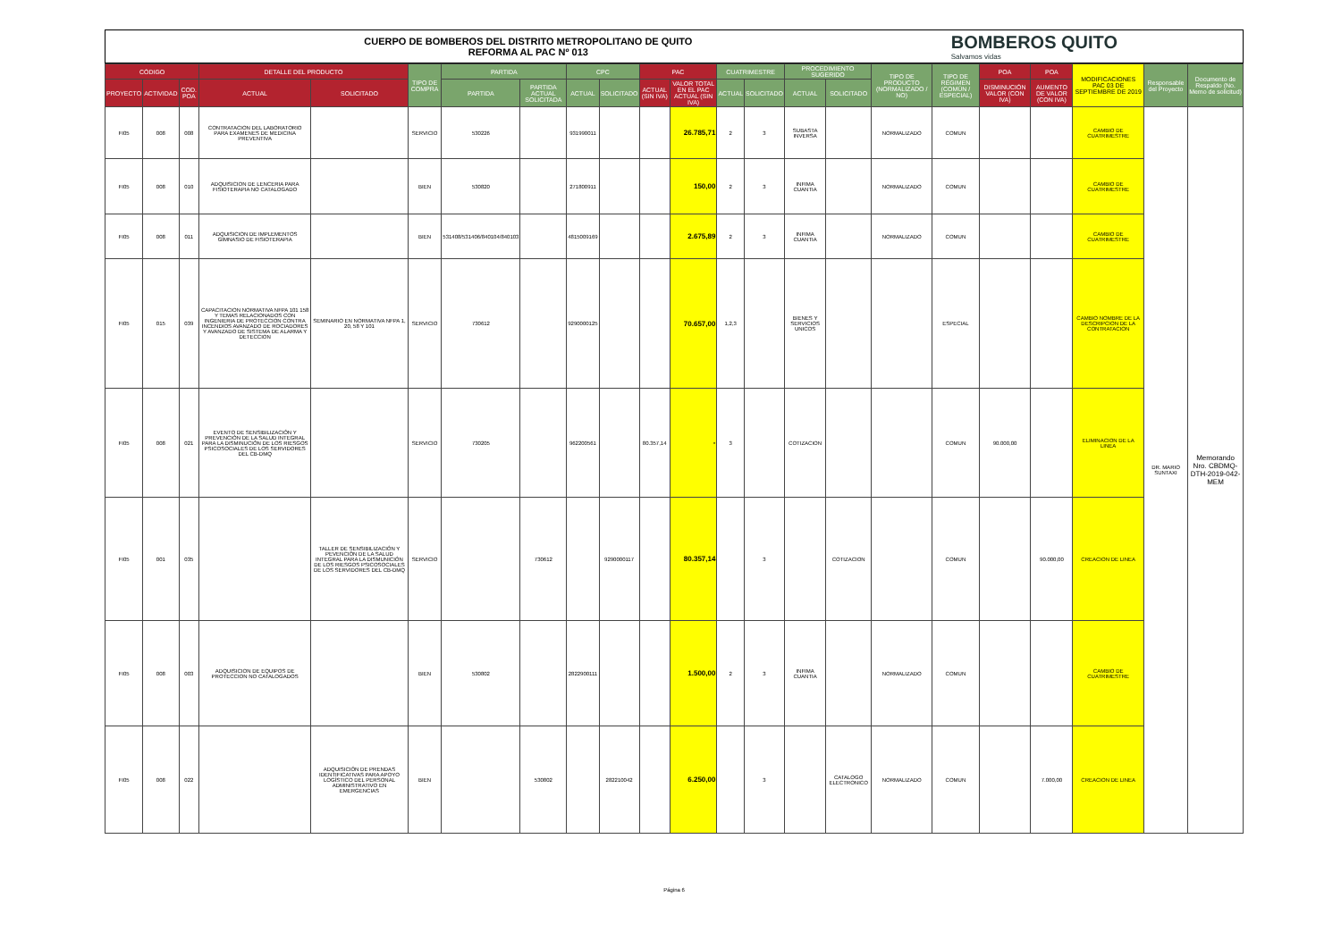CUERPO DE BOMBEROS DEL DISTRITO METROPOLITANO DE QUITO
REFORMA AL PAC Nº 013
BOMBEROS QUITO
Salvamos vidas
| CÓDIGO | | | DETALLE DEL PRODUCTO | | TIPO DE COMPRA | PARTIDA | | CPC | | PAC | | CUATRIMESTRE | | PROCEDIMIENTO SUGERIDO | | TIPO DE PRODUCTO (NORMALIZADO / NO) | TIPO DE RÉGIMEN (COMÚN / ESPECIAL) | POA | POA | MODIFICACIONES PAC 03 DE SEPTIEMBRE DE 2019 | Responsable del Proyecto | Documento de Respaldo (No. Memo de solicitud) |
| --- | --- | --- | --- | --- | --- | --- | --- | --- | --- | --- | --- | --- | --- | --- | --- | --- | --- | --- | --- | --- | --- | --- |
| PROYECTO | ACTIVIDAD | COD. POA | ACTUAL | SOLICITADO | | PARTIDA | PARTIDA ACTUAL SOLICITADA | ACTUAL | SOLICITADO | ACTUAL (SIN IVA) | VALOR TOTAL EN EL PAC ACTUAL (SIN IVA) | ACTUAL | SOLICITADO | ACTUAL | SOLICITADO | | | DISMINUCIÓN VALOR (CON IVA) | AUMENTO DE VALOR (CON IVA) | | | |
| FI05 | 008 | 008 | CONTRATACION DEL LABORATORIO PARA EXAMENES DE MEDICINA PREVENTIVA | | SERVICIO | 530226 | | 931990011 | | | 26.785,71 | 2 | 3 | SUBASTA INVERSA | | NORMALIZADO | COMUN | | | CAMBIO DE CUATRIMESTRE | DR. MARIO SUNTAXI | Memorando Nro. CBDMQ-DTH-2019-042-MEM |
| FI05 | 008 | 010 | ADQUISICION DE LENCERIA PARA FISIOTERAPIA NO CATALOGADO | | BIEN | 530820 | | 271800911 | | | 150,00 | 2 | 3 | INFIMA CUANTIA | | NORMALIZADO | COMUN | | | CAMBIO DE CUATRIMESTRE | | |
| FI05 | 008 | 011 | ADQUISICION DE IMPLEMENTOS GIMNASIO DE FISIOTERAPIA | | BIEN | 531408/531406/840104/840103 | | 4815009169 | | | 2.675,89 | 2 | 3 | INFIMA CUANTIA | | NORMALIZADO | COMUN | | | CAMBIO DE CUATRIMESTRE | | |
| FI05 | 015 | 039 | CAPACITACION NORMATIVA NFPA 101 158 Y TEMAS RELACIONADOS CON INGENIERIA DE PROTECCION CONTRA INCENDIOS AVANZADO DE ROCIADORES Y AVANZADO DE SISTEMA DE ALARMA Y DETECCION | SEMINARIO EN NORMATIVA NFPA 1, 20, 58 Y 101 | SERVICIO | 730612 | | 9290000125 | | | 70.657,00 | 1,2,3 | | BIENES Y SERVICIOS UNICOS | | | ESPECIAL | | | CAMBIO NOMBRE DE LA DESCRIPCION DE LA CONTRATACION | | |
| FI05 | 008 | 021 | EVENTO DE SENSIBILIZACIÓN Y PREVENCIÓN DE LA SALUD INTEGRAL PARA LA DISMINUCIÓN DE LOS RIESGOS PSICOSOCIALES DE LOS SERVIDORES DEL CB-DMQ | | SERVICIO | 730205 | | 962200561 | | 80.357,14 | - | 3 | | COTIZACION | | | COMUN | 90.000,00 | | ELIMINACION DE LA LINEA | | |
| FI05 | 001 | 035 | | TALLER DE SENSIBILIZACIÓN Y PEVENCIÓN DE LA SALUD INTEGRAL PARA LA DISMUNICIÓN DE LOS RIESGOS PSICOSOCIALES DE LOS SERVIDORES DEL CB-DMQ | SERVICIO | | 730612 | | 9290000117 | | 80.357,14 | | 3 | | COTIZACION | | COMUN | | 90.000,00 | CREACION DE LINEA | | |
| FI05 | 008 | 003 | ADQUISICION DE EQUIPOS DE PROTECCION NO CATALOGADOS | | BIEN | 530802 | | 2822900111 | | | 1.500,00 | 2 | 3 | INFIMA CUANTIA | | NORMALIZADO | COMUN | | | CAMBIO DE CUATRIMESTRE | | |
| FI05 | 008 | 022 | | ADQUISICIÓN DE PRENDAS IDENTIFICATIVAS PARA APOYO LOGÍSTICO DEL PERSONAL ADMINISTRATIVO EN EMERGENCIAS | BIEN | | 530802 | | 282210042 | | 6.250,00 | | 3 | | CATALOGO ELECTRONICO | NORMALIZADO | COMUN | | 7.000,00 | CREACION DE LINEA | | |
Página 6